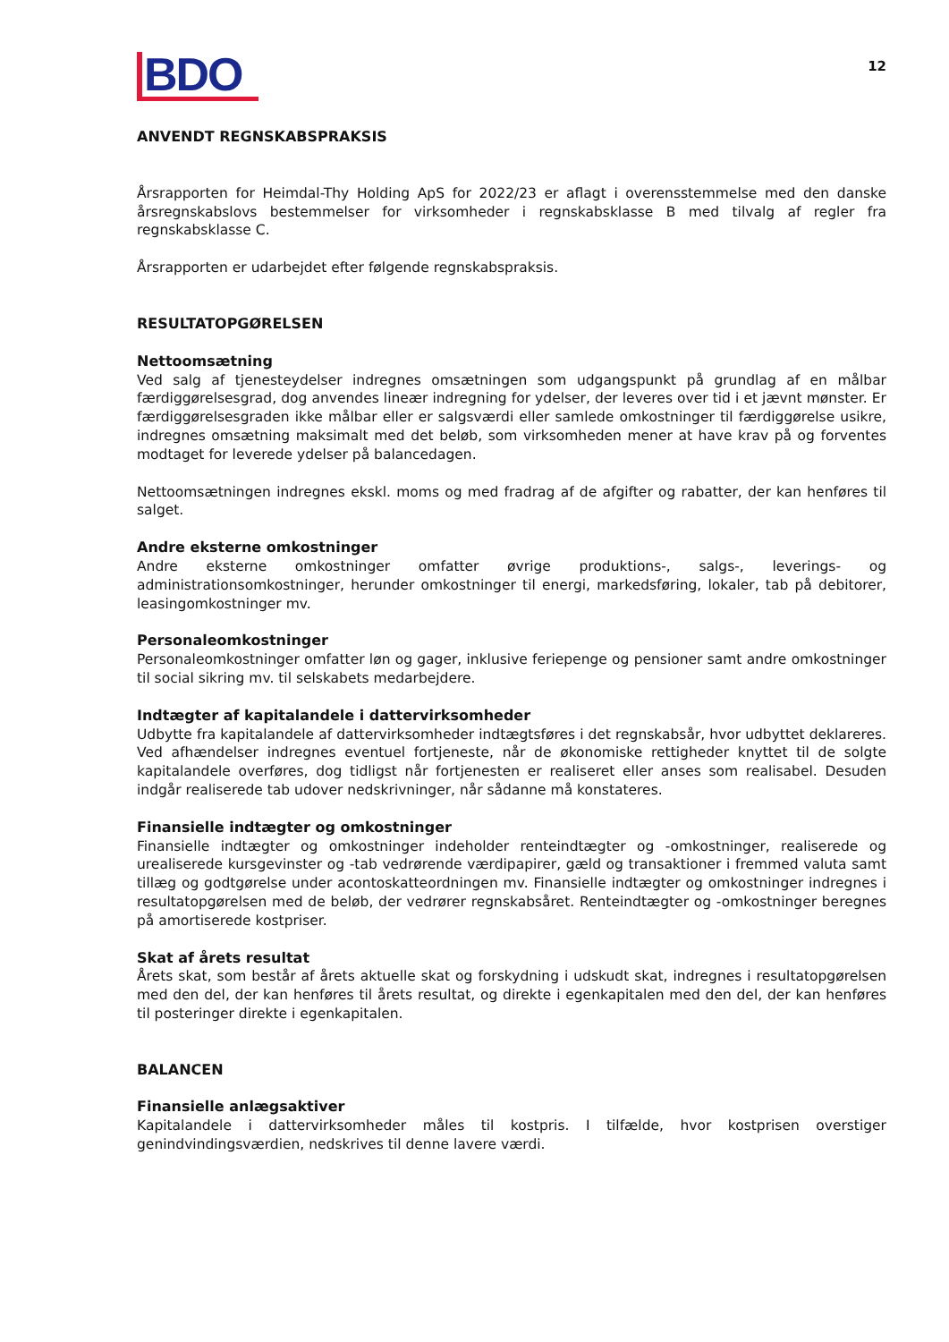BDO
12
ANVENDT REGNSKABSPRAKSIS
Årsrapporten for Heimdal-Thy Holding ApS for 2022/23 er aflagt i overensstemmelse med den danske årsregnskabslovs bestemmelser for virksomheder i regnskabsklasse B med tilvalg af regler fra regnskabsklasse C.
Årsrapporten er udarbejdet efter følgende regnskabspraksis.
RESULTATOPGØRELSEN
Nettoomsætning
Ved salg af tjenesteydelser indregnes omsætningen som udgangspunkt på grundlag af en målbar færdiggørelsesgrad, dog anvendes lineær indregning for ydelser, der leveres over tid i et jævnt mønster. Er færdiggørelsesgraden ikke målbar eller er salgsværdi eller samlede omkostninger til færdiggørelse usikre, indregnes omsætning maksimalt med det beløb, som virksomheden mener at have krav på og forventes modtaget for leverede ydelser på balancedagen.
Nettoomsætningen indregnes ekskl. moms og med fradrag af de afgifter og rabatter, der kan henføres til salget.
Andre eksterne omkostninger
Andre eksterne omkostninger omfatter øvrige produktions-, salgs-, leverings- og administrationsomkostninger, herunder omkostninger til energi, markedsføring, lokaler, tab på debitorer, leasingomkostninger mv.
Personaleomkostninger
Personaleomkostninger omfatter løn og gager, inklusive feriepenge og pensioner samt andre omkostninger til social sikring mv. til selskabets medarbejdere.
Indtægter af kapitalandele i dattervirksomheder
Udbytte fra kapitalandele af dattervirksomheder indtægtsføres i det regnskabsår, hvor udbyttet deklareres. Ved afhændelser indregnes eventuel fortjeneste, når de økonomiske rettigheder knyttet til de solgte kapitalandele overføres, dog tidligst når fortjenesten er realiseret eller anses som realisabel. Desuden indgår realiserede tab udover nedskrivninger, når sådanne må konstateres.
Finansielle indtægter og omkostninger
Finansielle indtægter og omkostninger indeholder renteindtægter og -omkostninger, realiserede og urealiserede kursgevinster og -tab vedrørende værdipapirer, gæld og transaktioner i fremmed valuta samt tillæg og godtgørelse under acontoskatteordningen mv. Finansielle indtægter og omkostninger indregnes i resultatopgørelsen med de beløb, der vedrører regnskabsåret. Renteindtægter og -omkostninger beregnes på amortiserede kostpriser.
Skat af årets resultat
Årets skat, som består af årets aktuelle skat og forskydning i udskudt skat, indregnes i resultatopgørelsen med den del, der kan henføres til årets resultat, og direkte i egenkapitalen med den del, der kan henføres til posteringer direkte i egenkapitalen.
BALANCEN
Finansielle anlægsaktiver
Kapitalandele i dattervirksomheder måles til kostpris. I tilfælde, hvor kostprisen overstiger genindvindingsværdien, nedskrives til denne lavere værdi.